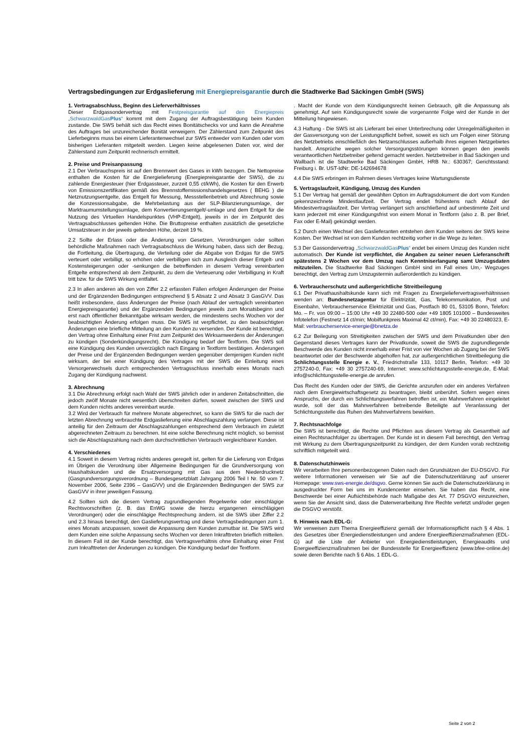Vertragsbedingungen zur Erdgaslieferung mit Energiepreisgarantie durch die Stadtwerke Bad Säckingen GmbH (SWS)
1. Vertragsabschluss, Beginn des Lieferverhältnisses
Dieser Erdgassondervertrag mit Festpreisgarantie auf den Energiepreis „SchwarzwaldGasPlus“ kommt mit dem Zugang der Auftragsbestätigung beim Kunden zustande. Die SWS behält sich das Recht eines Bonitätschecks vor und kann die Annahme des Auftrages bei unzureichender Bonität verweigern. Der Zählerstand zum Zeitpunkt des Lieferbeginns muss bei einem Lieferantenwechsel zur SWS entweder vom Kunden oder vom bisherigen Lieferanten mitgeteilt werden. Liegen keine abgelesenen Daten vor, wird der Zählerstand zum Zeitpunkt rechnerisch ermittelt.
2. Preise und Preisanpassung
2.1 Der Verbrauchspreis ist auf den Brennwert des Gases in kWh bezogen. Die Nettopreise enthalten die Kosten für die Energielieferung (Energiepreisgarantie der SWS), die zu zahlende Energiesteuer (hier Erdgassteuer, zurzeit 0,55 ct/kWh), die Kosten für den Erwerb von Emissionszertifikaten gemäß des Brennstoffemissionshandelsgesetzes ( BEHG ) die Netznutzungsentgelte, das Entgelt für Messung, Messstellenbetrieb und Abrechnung sowie die Konzessionsabgabe, die Mehrbelastung aus der SLP-Bilanzierungsumlage, der Marktraumumstellungsumlage, dem Konvertierungsentgelt/-umlage und dem Entgelt für die Nutzung des Virtuellen Handelspunktes (VHP-Entgelt), jeweils in der im Zeitpunkt des Vertragsabschlusses geltenden Höhe. Die Bruttopreise enthalten zusätzlich die gesetzliche Umsatzsteuer in der jeweils geltenden Höhe, derzeit 19 %.
2.2 Sollte der Erlass oder die Änderung von Gesetzen, Verordnungen oder sollten behördliche Maßnahmen nach Vertragsabschluss die Wirkung haben, dass sich der Bezug, die Fortleitung, die Übertragung, die Verteilung oder die Abgabe von Erdgas für die SWS verteuert oder verbilligt, so erhöhen oder verbilligen sich zum Ausgleich dieser Entgelt- und Kostensteigerungen oder -senkungen die betreffenden in diesem Vertrag vereinbarten Entgelte entsprechend ab dem Zeitpunkt, zu dem die Verteuerung oder Verbilligung in Kraft tritt bzw. für die SWS Wirkung entfaltet.
2.3 In allen anderen als den von Ziffer 2.2 erfassten Fällen erfolgen Änderungen der Preise und der Ergänzenden Bedingungen entsprechend § 5 Absatz 2 und Absatz 3 GasGVV. Das heißt insbesondere, dass Änderungen der Preise (nach Ablauf der vertraglich vereinbarten Energiepreisgarantie) und der Ergänzenden Bedingungen jeweils zum Monatsbeginn und erst nach öffentlicher Bekanntgabe wirksam werden, die mindestens sechs Wochen vor der beabsichtigten Änderung erfolgen muss. Die SWS ist verpflichtet, zu den beabsichtigten Änderungen eine briefliche Mitteilung an den Kunden zu versenden. Der Kunde ist berechtigt, den Vertrag ohne Einhaltung einer Frist zum Zeitpunkt des Wirksamwerdens der Änderungen zu kündigen (Sonderkündigungsrecht). Die Kündigung bedarf der Textform. Die SWS soll eine Kündigung des Kunden unverzüglich nach Eingang in Textform bestätigen. Änderungen der Preise und der Ergänzenden Bedingungen werden gegenüber demjenigen Kunden nicht wirksam, der bei einer Kündigung des Vertrages mit der SWS die Einleitung eines Versorgerwechsels durch entsprechenden Vertragsschluss innerhalb eines Monats nach Zugang der Kündigung nachweist.
3. Abrechnung
3.1 Die Abrechnung erfolgt nach Wahl der SWS jährlich oder in anderen Zeitabschnitten, die jedoch zwölf Monate nicht wesentlich überschreiten dürfen, soweit zwischen der SWS und dem Kunden nichts anderes vereinbart wurde.
3.2 Wird der Verbrauch für mehrere Monate abgerechnet, so kann die SWS für die nach der letzten Abrechnung verbrauchte Erdgaslieferung eine Abschlagszahlung verlangen. Diese ist anteilig für den Zeitraum der Abschlagszahlungen entsprechend dem Verbrauch im zuletzt abgerechneten Zeitraum zu berechnen. Ist eine solche Berechnung nicht möglich, so bemisst sich die Abschlagszahlung nach dem durchschnittlichen Verbrauch vergleichbarer Kunden.
4. Verschiedenes
4.1 Soweit in diesem Vertrag nichts anderes geregelt ist, gelten für die Lieferung von Erdgas im Übrigen die Verordnung über Allgemeine Bedingungen für die Grundversorgung von Haushaltskunden und die Ersatzversorgung mit Gas aus dem Niederdrucknetz (Gasgrundversorgungsverordnung – Bundesgesetzblatt Jahrgang 2006 Teil I Nr. 50 vom 7. November 2006, Seite 2396 – GasGVV) und die Ergänzenden Bedingungen der SWS zur GasGVV in ihrer jeweiligen Fassung.
4.2 Sollten sich die diesem Vertrag zugrundliegenden Regelwerke oder einschlägige Rechtsvorschriften (z. B. das EnWG sowie die hierzu ergangenen einschlägigen Verordnungen) oder die einschlägige Rechtsprechung ändern, ist die SWS über Ziffer 2.2 und 2.3 hinaus berechtigt, den Gaslieferungsvertrag und diese Vertragsbedingungen zum 1. eines Monats anzupassen, soweit die Anpassung dem Kunden zumutbar ist. Die SWS wird dem Kunden eine solche Anpassung sechs Wochen vor deren Inkrafttreten brieflich mitteilen. In diesem Fall ist der Kunde berechtigt, das Vertragsverhältnis ohne Einhaltung einer Frist zum Inkrafttreten der Änderungen zu kündigen. Die Kündigung bedarf der Textform.
. Macht der Kunde von dem Kündigungsrecht keinen Gebrauch, gilt die Anpassung als genehmigt. Auf sein Kündigungsrecht sowie die vorgenannte Folge wird der Kunde in der Mitteilung hingewiesen.
4.3 Haftung - Die SWS ist als Lieferant bei einer Unterbrechung oder Unregelmäßigkeiten in der Gasversorgung von der Leistungspflicht befreit, soweit es sich um Folgen einer Störung des Netzbetriebs einschließlich des Netzanschlusses außerhalb ihres eigenen Netzgebietes handelt. Ansprüche wegen solcher Versorgungsstörungen können gegen den jeweils verantwortlichen Netzbetreiber geltend gemacht werden. Netzbetreiber in Bad Säckingen und Wallbach ist die Stadtwerke Bad Säckingen GmbH, HRB Nr.: 630367; Gerichtsstand: Freiburg i. Br. UST-IdNr: DE-142694678
4.4 Die SWS erbringen im Rahmen dieses Vertrages keine Wartungsdienste
5. Vertragslaufzeit, Kündigung, Umzug des Kunden
5.1 Der Vertrag hat gemäß der gewählten Option im Auftragsdokument die dort vom Kunden gekennzeichnete Mindestlaufzeit. Der Vertrag endet frühestens nach Ablauf der Mindestvertragslaufzeit. Der Vertrag verlängert sich anschließend auf unbestimmte Zeit und kann jederzeit mit einer Kündigungsfrist von einem Monat in Textform (also z. B. per Brief, Fax oder E-Mail) gekündigt werden.
5.2 Durch einen Wechsel des Gaslieferanten entstehen dem Kunden seitens der SWS keine Kosten. Der Wechsel ist von dem Kunden rechtzeitig vorher in die Wege zu leiten.
5.3 Der Gassondervertrag „SchwarzwaldGasPlus“ endet bei einem Umzug des Kunden nicht automatisch. Der Kunde ist verpflichtet, die Angaben zu seiner neuen Lieferanschrift spätestens 2 Wochen vor dem Umzug nach Kenntniserlangung samt Umzugsdaten mitzuteilen. Die Stadtwerke Bad Säckingen GmbH sind im Fall eines Um,- Wegzuges berechtigt, den Vertrag zum Umzugstermin außerordentlich zu kündigen.
6. Verbraucherschutz und außergerichtliche Streitbeilegung
6.1 Der Privathaushaltskunde kann sich mit Fragen zu Energieliefervertragsverhältnissen wenden an: Bundesnetzagentur für Elektrizität, Gas, Telekommunikation, Post und Eisenbahn, Verbraucherservice Elektrizität und Gas, Postfach 80 01, 53105 Bonn, Telefon: Mo. – Fr. von 09:00 – 15:00 Uhr +49 30 22480-500 oder +49 1805 101000 – Bundesweites Infotelefon (Festnetz 14 ct/min; Mobilfunkpreis Maximal 42 ct/min), Fax: +49 30 22480323, E-Mail: verbraucherservice-energie@bnetza.de
6.2 Zur Beilegung von Streitigkeiten zwischen der SWS und dem Privatkunden über den Gegenstand dieses Vertrages kann der Privatkunde, soweit die SWS die zugrundliegende Beschwerde des Kunden nicht innerhalb einer Frist von vier Wochen ab Zugang bei der SWS beantwortet oder der Beschwerde abgeholfen hat, zur außergerichtlichen Streitbeilegung die Schlichtungsstelle Energie e. V., Friedrichstraße 133, 10117 Berlin, Telefon: +49 30 2757240-0, Fax: +49 30 2757240-69, Internet: www.schlichtungsstelle-energie.de, E-Mail: info@schlichtungsstelle-energie.de anrufen.
Das Recht des Kunden oder der SWS, die Gerichte anzurufen oder ein anderes Verfahren nach dem Energiewirtschaftsgesetz zu beantragen, bleibt unberührt. Sofern wegen eines Anspruchs, der durch ein Schlichtungsverfahren betroffen ist, ein Mahnverfahren eingeleitet wurde, soll der das Mahnverfahren betreibende Beteiligte auf Veranlassung der Schlichtungsstelle das Ruhen des Mahnverfahrens bewirken.
7. Rechtsnachfolge
Die SWS ist berechtigt, die Rechte und Pflichten aus diesem Vertrag als Gesamtheit auf einen Rechtsnachfolger zu übertragen. Der Kunde ist in diesem Fall berechtigt, den Vertrag mit Wirkung zu dem Übertragungszeitpunkt zu kündigen, der dem Kunden vorab rechtzeitig schriftlich mitgeteilt wird.
8. Datenschutzhinweis
Wir verarbeiten Ihre personenbezogenen Daten nach den Grundsätzen der EU-DSGVO. Für weitere Informationen verweisen wir Sie auf die Datenschutzerklärung auf unserer Homepage: www.sws-energie.de/dsgvo. Gerne können Sie auch die Datenschutzerklärung in ausgedruckter Form bei uns im Kundencenter einsehen. Sie haben das Recht, eine Beschwerde bei einer Aufsichtsbehörde nach Maßgabe des Art. 77 DSGVO einzureichen, wenn Sie der Ansicht sind, dass die Datenverarbeitung Ihre Rechte verletzt und/oder gegen die DSGVO verstößt.
9. Hinweis nach EDL-G:
Wir verweisen zum Thema Energieeffizienz gemäß der Informationspflicht nach § 4 Abs. 1 des Gesetzes über Energiedienstleistungen und andere Energieeffizienzmaßnahmen (EDL-G) auf die Liste der Anbieter von Energiedienstleistungen, Energieaudits und Energieeffizienzmaßnahmen bei der Bundesstelle für Energieeffizienz (www.bfee-online.de) sowie deren Berichte nach § 6 Abs. 1 EDL-G.
Seite 2 von 2